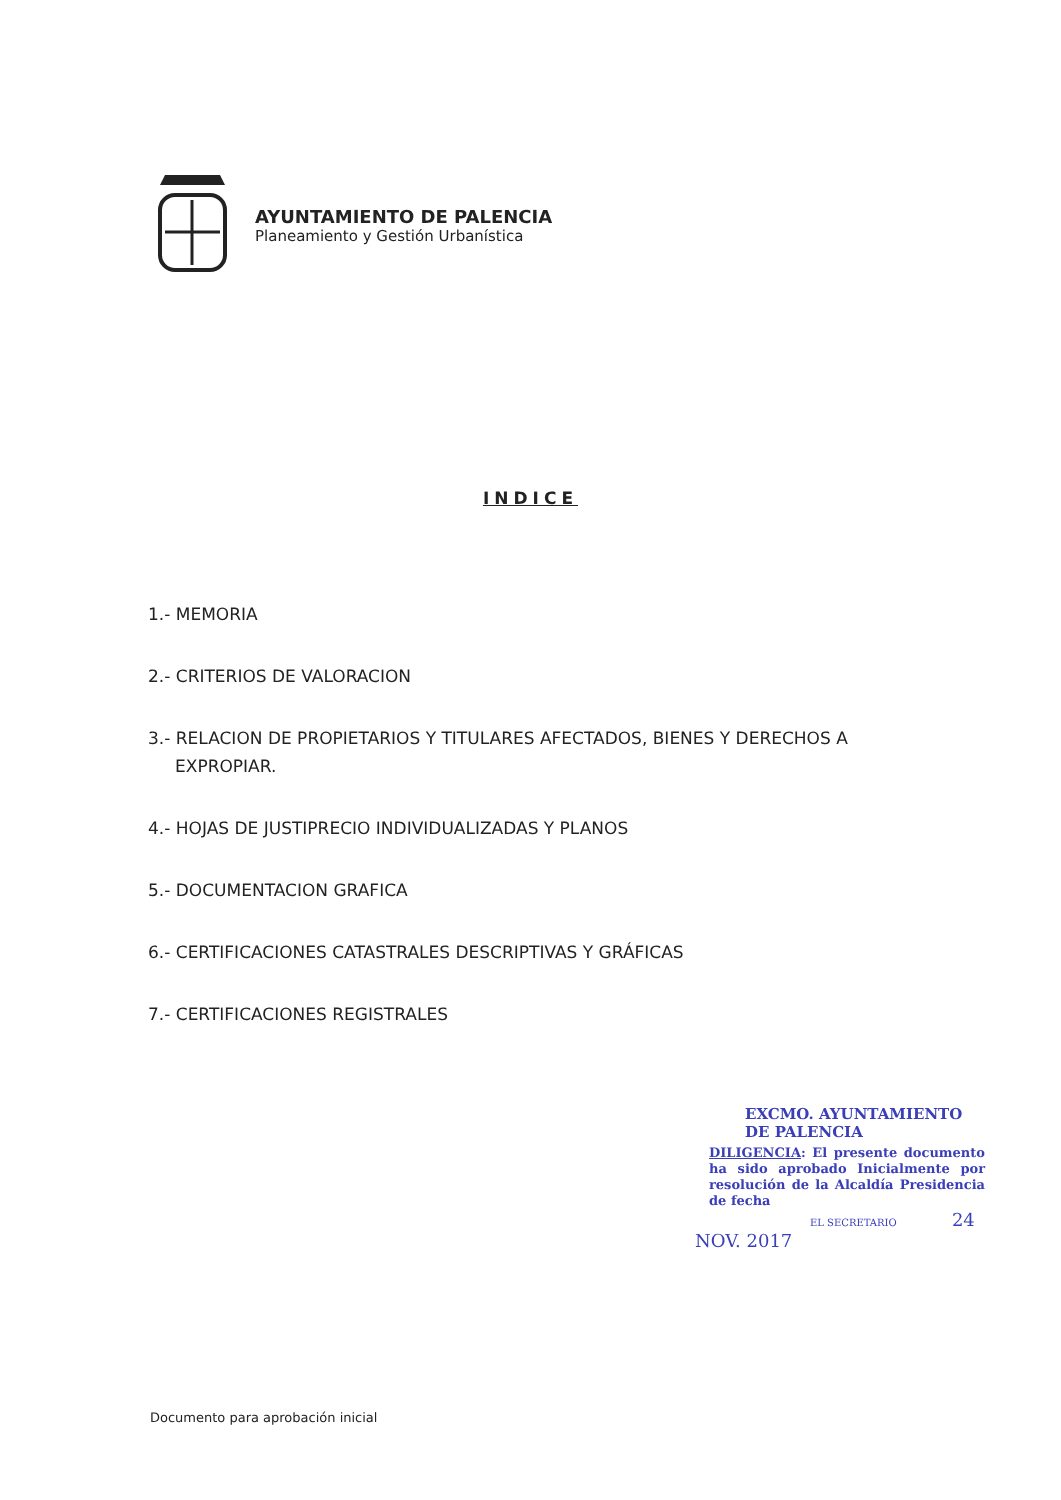AYUNTAMIENTO DE PALENCIA
Planeamiento y Gestión Urbanística
INDICE
1.- MEMORIA
2.- CRITERIOS DE VALORACION
3.- RELACION DE PROPIETARIOS Y TITULARES AFECTADOS, BIENES Y DERECHOS A
EXPROPIAR.
4.- HOJAS DE JUSTIPRECIO INDIVIDUALIZADAS Y PLANOS
5.- DOCUMENTACION GRAFICA
6.- CERTIFICACIONES CATASTRALES DESCRIPTIVAS Y GRÁFICAS
7.- CERTIFICACIONES REGISTRALES
EXCMO. AYUNTAMIENTO DE PALENCIA
DILIGENCIA: El presente documento ha sido aprobado Inicialmente por resolución de la Alcaldía Presidencia de fecha
EL SECRETARIO 24 NOV. 2017
Documento para aprobación inicial